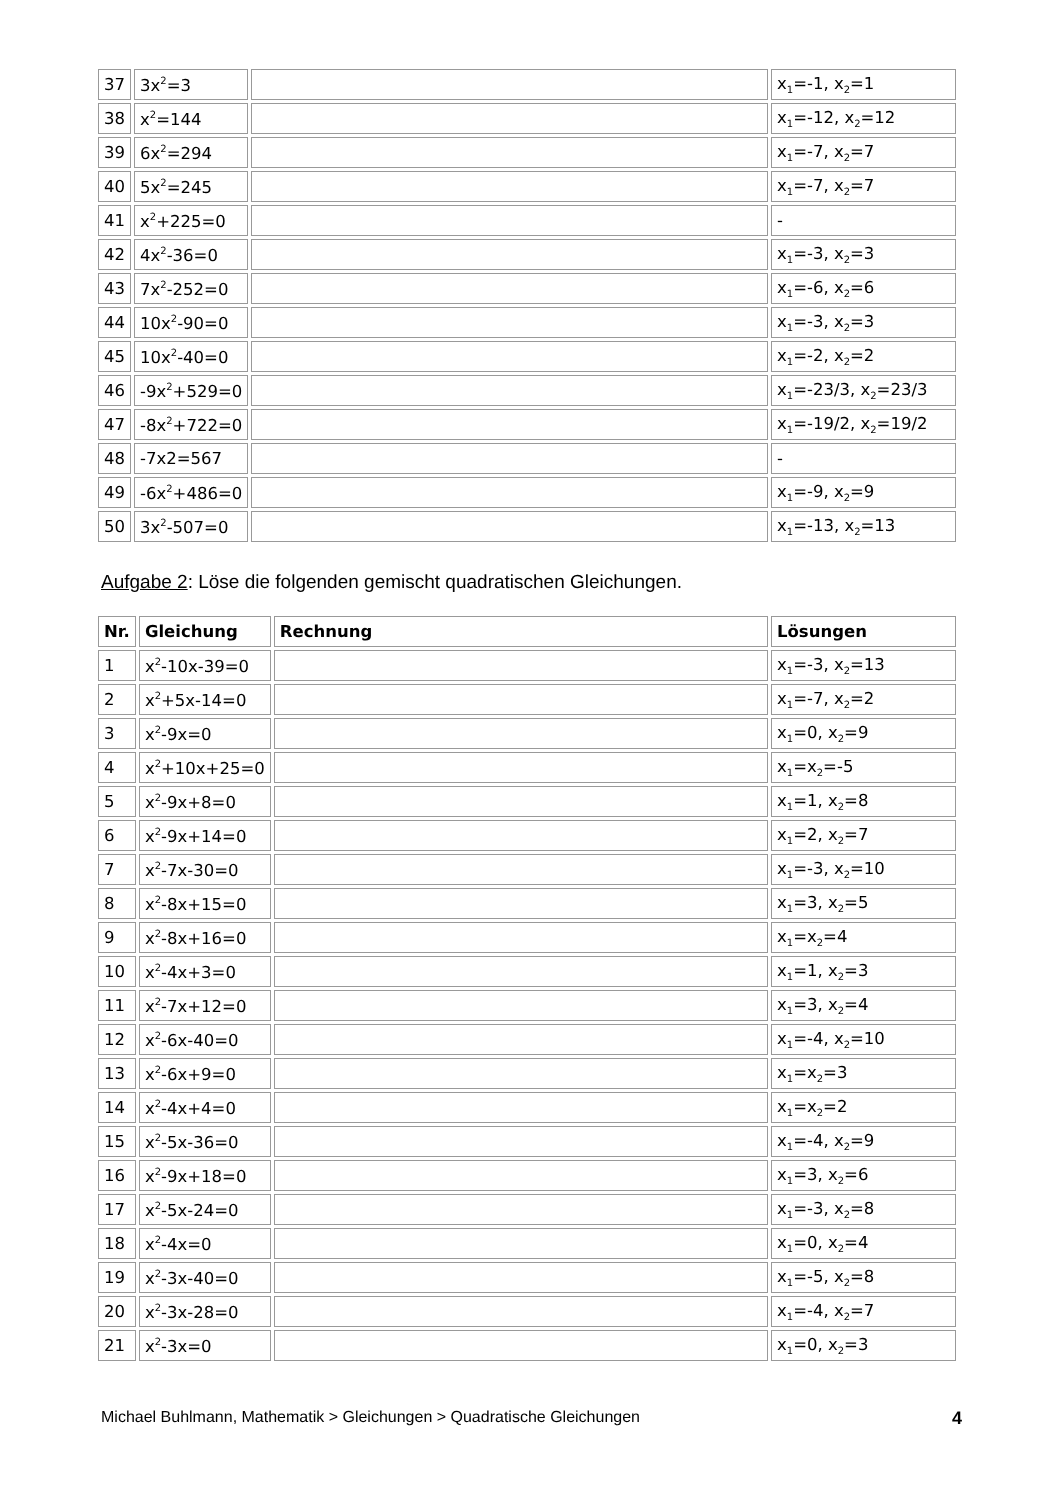| 37 | 3x<sup>2</sup>=3 | | x<sub>1</sub>=-1, x<sub>2</sub>=1 |
| 38 | x<sup>2</sup>=144 | | x<sub>1</sub>=-12, x<sub>2</sub>=12 |
| 39 | 6x<sup>2</sup>=294 | | x<sub>1</sub>=-7, x<sub>2</sub>=7 |
| 40 | 5x<sup>2</sup>=245 | | x<sub>1</sub>=-7, x<sub>2</sub>=7 |
| 41 | x<sup>2</sup>+225=0 | | - |
| 42 | 4x<sup>2</sup>-36=0 | | x<sub>1</sub>=-3, x<sub>2</sub>=3 |
| 43 | 7x<sup>2</sup>-252=0 | | x<sub>1</sub>=-6, x<sub>2</sub>=6 |
| 44 | 10x<sup>2</sup>-90=0 | | x<sub>1</sub>=-3, x<sub>2</sub>=3 |
| 45 | 10x<sup>2</sup>-40=0 | | x<sub>1</sub>=-2, x<sub>2</sub>=2 |
| 46 | -9x<sup>2</sup>+529=0 | | x<sub>1</sub>=-23/3, x<sub>2</sub>=23/3 |
| 47 | -8x<sup>2</sup>+722=0 | | x<sub>1</sub>=-19/2, x<sub>2</sub>=19/2 |
| 48 | -7x2=567 | | - |
| 49 | -6x<sup>2</sup>+486=0 | | x<sub>1</sub>=-9, x<sub>2</sub>=9 |
| 50 | 3x<sup>2</sup>-507=0 | | x<sub>1</sub>=-13, x<sub>2</sub>=13 |
Aufgabe 2: Löse die folgenden gemischt quadratischen Gleichungen.
| Nr. | Gleichung | Rechnung | Lösungen |
| --- | --- | --- | --- |
| 1 | x<sup>2</sup>-10x-39=0 | | x<sub>1</sub>=-3, x<sub>2</sub>=13 |
| 2 | x<sup>2</sup>+5x-14=0 | | x<sub>1</sub>=-7, x<sub>2</sub>=2 |
| 3 | x<sup>2</sup>-9x=0 | | x<sub>1</sub>=0, x<sub>2</sub>=9 |
| 4 | x<sup>2</sup>+10x+25=0 | | x<sub>1</sub>=x<sub>2</sub>=-5 |
| 5 | x<sup>2</sup>-9x+8=0 | | x<sub>1</sub>=1, x<sub>2</sub>=8 |
| 6 | x<sup>2</sup>-9x+14=0 | | x<sub>1</sub>=2, x<sub>2</sub>=7 |
| 7 | x<sup>2</sup>-7x-30=0 | | x<sub>1</sub>=-3, x<sub>2</sub>=10 |
| 8 | x<sup>2</sup>-8x+15=0 | | x<sub>1</sub>=3, x<sub>2</sub>=5 |
| 9 | x<sup>2</sup>-8x+16=0 | | x<sub>1</sub>=x<sub>2</sub>=4 |
| 10 | x<sup>2</sup>-4x+3=0 | | x<sub>1</sub>=1, x<sub>2</sub>=3 |
| 11 | x<sup>2</sup>-7x+12=0 | | x<sub>1</sub>=3, x<sub>2</sub>=4 |
| 12 | x<sup>2</sup>-6x-40=0 | | x<sub>1</sub>=-4, x<sub>2</sub>=10 |
| 13 | x<sup>2</sup>-6x+9=0 | | x<sub>1</sub>=x<sub>2</sub>=3 |
| 14 | x<sup>2</sup>-4x+4=0 | | x<sub>1</sub>=x<sub>2</sub>=2 |
| 15 | x<sup>2</sup>-5x-36=0 | | x<sub>1</sub>=-4, x<sub>2</sub>=9 |
| 16 | x<sup>2</sup>-9x+18=0 | | x<sub>1</sub>=3, x<sub>2</sub>=6 |
| 17 | x<sup>2</sup>-5x-24=0 | | x<sub>1</sub>=-3, x<sub>2</sub>=8 |
| 18 | x<sup>2</sup>-4x=0 | | x<sub>1</sub>=0, x<sub>2</sub>=4 |
| 19 | x<sup>2</sup>-3x-40=0 | | x<sub>1</sub>=-5, x<sub>2</sub>=8 |
| 20 | x<sup>2</sup>-3x-28=0 | | x<sub>1</sub>=-4, x<sub>2</sub>=7 |
| 21 | x<sup>2</sup>-3x=0 | | x<sub>1</sub>=0, x<sub>2</sub>=3 |
Michael Buhlmann, Mathematik > Gleichungen > Quadratische Gleichungen 4